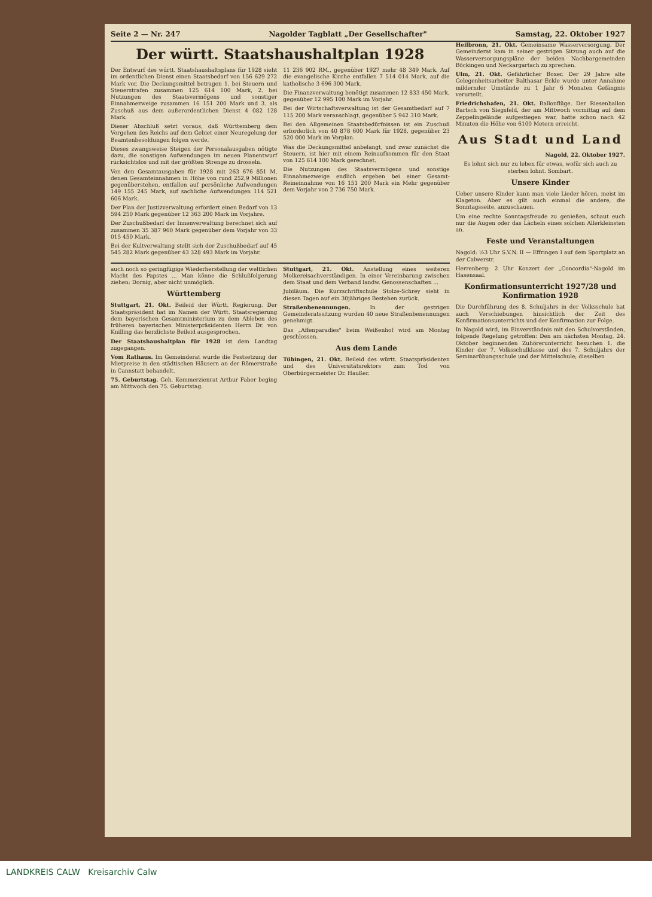Seite 2 — Nr. 247 Nagolder Tagblatt „Der Gesellschafter" Samstag, 22. Oktober 1927
Der württ. Staatshaushaltplan 1928
Der Entwurf des württ. Staatshaushaltsplans für 1928 sieht im ordentlichen Dienst einen Staatsbedarf von 156 629 272 Mark vor. Die Deckungsmittel betragen 1. bei Steuern und Steuerstrafen zusammen 125 614 100 Mark, 2. bei Nutzungen des Staatsvermögens und sonstiger Einnahmezweige zusammen 16 151 200 Mark und 3. als Zuschuß aus dem außerordentlichen Dienst 4 082 128 Mark.
Dieser Abschluß setzt voraus, daß Württemberg dem Vorgehen des Reichs auf dem Gebiet einer Neuregelung der Beamtenbesoldungen folgen werde.
Dieses zwangsweise Steigen der Personalausgaben nötigte dazu, die sonstigen Aufwendungen im neuen Planentwurf rücksichtslos und mit der größten Strenge zu drosseln.
Von den Gesamtausgaben für 1928 mit 263 676 851 M, denen Gesamteinnahmen in Höhe von rund 252,9 Millionen gegenüberstehen, entfallen auf persönliche Aufwendungen 149 155 245 Mark, auf sachliche Aufwendungen 114 521 606 Mark.
Der Plan der Justizverwaltung erfordert einen Bedarf von 13 594 250 Mark gegenüber 12 363 200 Mark im Vorjahre.
Der Zuschußbedarf der Innenverwaltung berechnet sich auf zusammen 35 387 960 Mark gegenüber dem Vorjahr von 33 015 450 Mark.
Bei der Kultverwaltung stellt sich der Zuschußbedarf auf 45 545 282 Mark gegenüber 43 328 493 Mark im Vorjahr.
11 236 902 RM., gegenüber 1927 mehr 48 349 Mark. Auf die evangelische Kirche entfallen 7 514 014 Mark, auf die katholische 3 696 300 Mark.
Die Finanzverwaltung benötigt zusammen 12 833 450 Mark, gegenüber 12 995 100 Mark im Vorjahr.
Bei der Wirtschaftsverwaltung ist der Gesamtbedarf auf 7 115 200 Mark veranschlagt, gegenüber 5 942 310 Mark.
Bei den Allgemeinen Staatsbedürfnissen ist ein Zuschuß erforderlich von 40 878 600 Mark für 1928, gegenüber 23 520 000 Mark im Vorplan.
Was die Deckungsmittel anbelangt, und zwar zunächst die Steuern, ist hier mit einem Reinaufkommen für den Staat von 125 614 100 Mark gerechnet.
Die Nutzungen des Staatsvermögens und sonstige Einnahmezweige endlich ergeben bei einer Gesamt-Reineinnahme von 16 151 200 Mark ein Mehr gegenüber dem Vorjahr von 2 736 750 Mark.
auch noch so geringfügige Wiederherstellung der weltlichen Macht des Papstes ... Man könne die Schlußfolgerung ziehen: Dornig, aber nicht unmöglich.
Württemberg
Stuttgart, 21. Okt. Beileid der Württ. Regierung. Der Staatspräsident hat im Namen der Württ. Staatsregierung dem bayerischen Gesamtministerium zu dem Ableben des früheren bayerischen Ministerpräsidenten Herrn Dr. von Knilling das herzlichste Beileid ausgesprochen.
Der Staatshaushaltplan für 1928 ist dem Landtag zugegangen.
Vom Rathaus. Im Gemeinderat wurde die Festsetzung der Mietpreise in den städtischen Häusern an der Römerstraße in Cannstatt behandelt.
75. Geburtstag. Geh. Kommerzienrat Arthur Faber beging am Mittwoch den 75. Geburtstag.
Stuttgart, 21. Okt. Anstellung eines weiteren Molkereisachverständigen. In einer Vereinbarung zwischen dem Staat und dem Verband landw. Genossenschaften ...
Jubiläum. Die Kurzschriftschule Stolze-Schrey sieht in diesen Tagen auf ein 30jähriges Bestehen zurück.
Straßenbenennungen. In der gestrigen Gemeinderatssitzung wurden 40 neue Straßenbenennungen genehmigt.
Das „Affenparadies" beim Weißenhof wird am Montag geschlossen.
Aus dem Lande
Tübingen, 21. Okt. Beileid des württ. Staatspräsidenten und des Universitätsrektors zum Tod von Oberbürgermeister Dr. Haußer.
Heilbronn, 21. Okt. Gemeinsame Wasserversorgung. Der Gemeinderat kam in seiner gestrigen Sitzung auch auf die Wasserversorgungspläne der beiden Nachbargemeinden Böckingen und Neckargartach zu sprechen.
Ulm, 21. Okt. Gefährlicher Boxer. Der 29 Jahre alte Gelegenheitsarbeiter Balthasar Eckle wurde unter Annahme mildernder Umstände zu 1 Jahr 6 Monaten Gefängnis verurteilt.
Friedrichshafen, 21. Okt. Ballonflüge. Der Riesenballon Bartsch von Siegsfeld, der am Mittwoch vormittag auf dem Zeppelingelände aufgestiegen war, hatte schon nach 42 Minuten die Höhe von 6100 Metern erreicht.
Aus Stadt und Land
Nagold, 22. Oktober 1927.
Es lohnt sich nur zu leben für etwas, wofür sich auch zu sterben lohnt. Sombart.
Unsere Kinder
Ueber unsere Kinder kann man viele Lieder hören, meist im Klageton. Aber es gilt auch einmal die andere, die Sonntagsseite, anzuschauen.
Um eine rechte Sonntagsfreude zu genießen, schaut euch nur die Augen oder das Lächeln eines solchen Allerkleinsten an.
Feste und Veranstaltungen
Nagold: ½3 Uhr S.V.N. II — Effringen I auf dem Sportplatz an der Calwerstr.
Herrenberg: 2 Uhr Konzert der „Concordia"-Nagold im Hasensaal.
Konfirmationsunterricht 1927/28 und Konfirmation 1928
Die Durchführung des 8. Schuljahrs in der Volksschule hat auch Verschiebungen hinsichtlich der Zeit des Konfirmationsunterrichts und der Konfirmation zur Folge.
In Nagold wird, im Einverständnis mit den Schulvorständen, folgende Regelung getroffen: Den am nächsten Montag, 24. Oktober beginnenden Zuhörerunterricht besuchen 1. die Kinder der 7. Volksschulklasse und des 7. Schuljahrs der Seminarübungsschule und der Mittelschule; dieselben
LANDKREIS CALW Kreisarchiv Calw